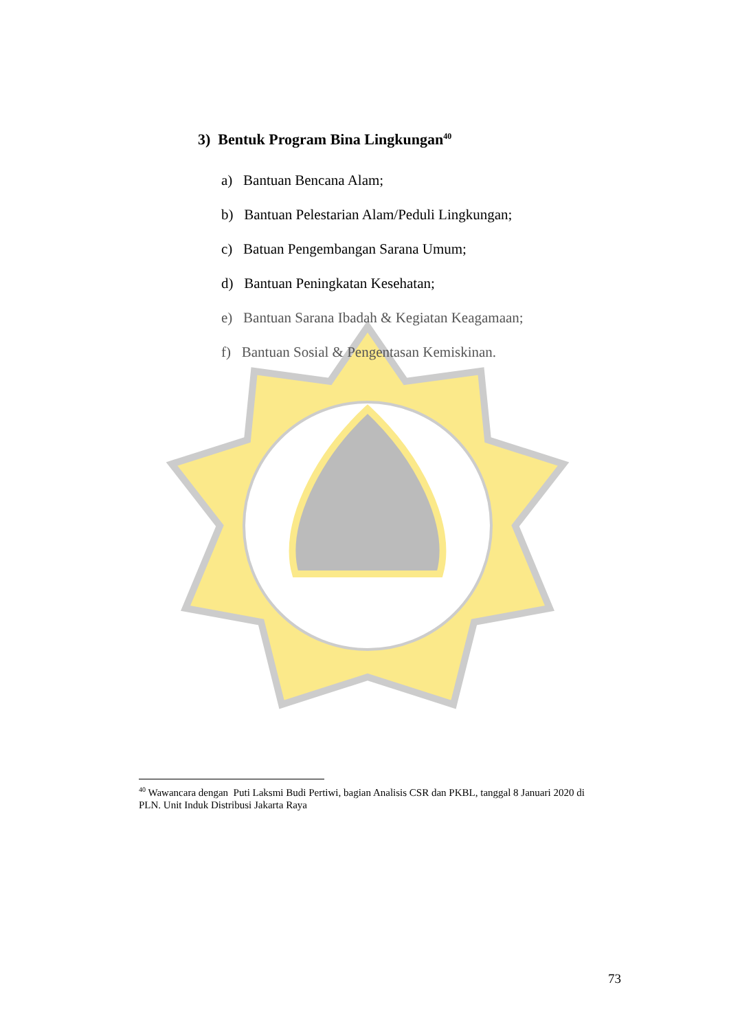3) Bentuk Program Bina Lingkungan<sup>40</sup>
a) Bantuan Bencana Alam;
b) Bantuan Pelestarian Alam/Peduli Lingkungan;
c) Batuan Pengembangan Sarana Umum;
d) Bantuan Peningkatan Kesehatan;
e) Bantuan Sarana Ibadah & Kegiatan Keagamaan;
f) Bantuan Sosial & Pengentasan Kemiskinan.
<sup>40</sup> Wawancara dengan Puti Laksmi Budi Pertiwi, bagian Analisis CSR dan PKBL, tanggal 8 Januari 2020 di PLN. Unit Induk Distribusi Jakarta Raya
73